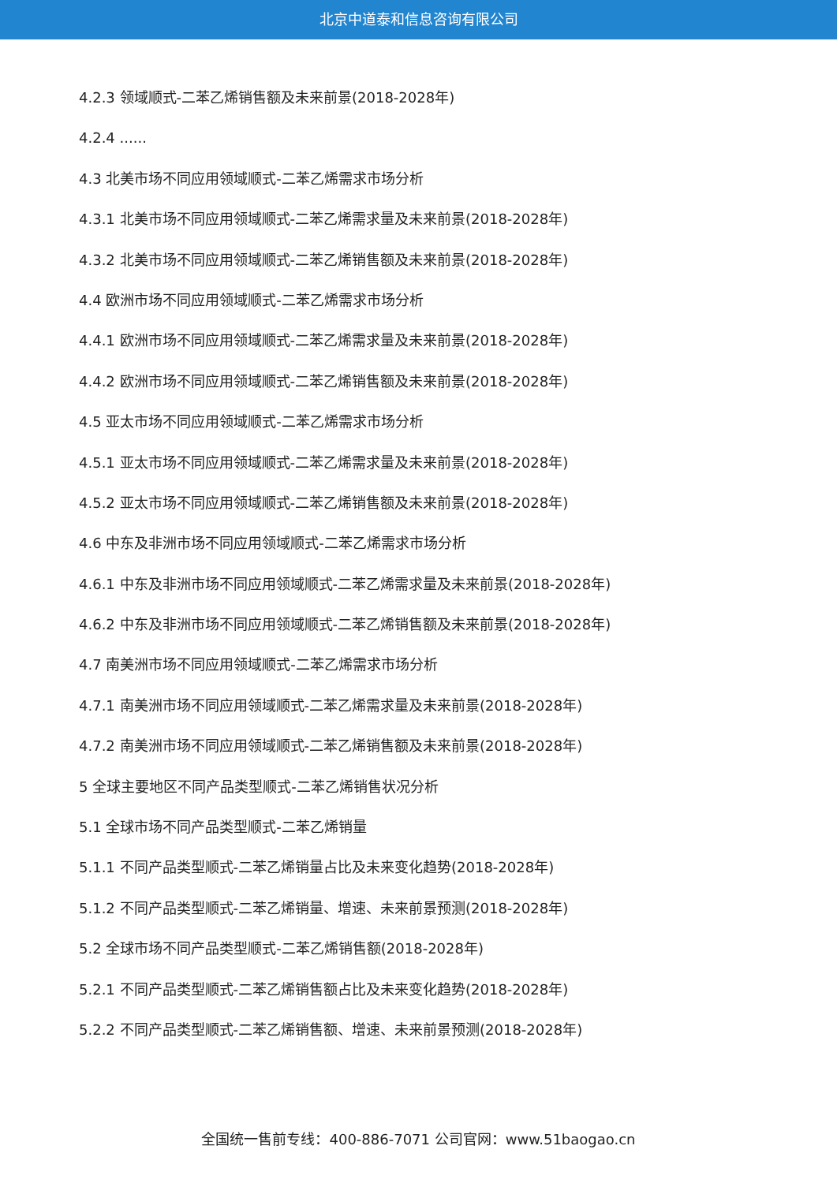北京中道泰和信息咨询有限公司
4.2.3 领域顺式-二苯乙烯销售额及未来前景(2018-2028年)
4.2.4 ......
4.3 北美市场不同应用领域顺式-二苯乙烯需求市场分析
4.3.1 北美市场不同应用领域顺式-二苯乙烯需求量及未来前景(2018-2028年)
4.3.2 北美市场不同应用领域顺式-二苯乙烯销售额及未来前景(2018-2028年)
4.4 欧洲市场不同应用领域顺式-二苯乙烯需求市场分析
4.4.1 欧洲市场不同应用领域顺式-二苯乙烯需求量及未来前景(2018-2028年)
4.4.2 欧洲市场不同应用领域顺式-二苯乙烯销售额及未来前景(2018-2028年)
4.5 亚太市场不同应用领域顺式-二苯乙烯需求市场分析
4.5.1 亚太市场不同应用领域顺式-二苯乙烯需求量及未来前景(2018-2028年)
4.5.2 亚太市场不同应用领域顺式-二苯乙烯销售额及未来前景(2018-2028年)
4.6 中东及非洲市场不同应用领域顺式-二苯乙烯需求市场分析
4.6.1 中东及非洲市场不同应用领域顺式-二苯乙烯需求量及未来前景(2018-2028年)
4.6.2 中东及非洲市场不同应用领域顺式-二苯乙烯销售额及未来前景(2018-2028年)
4.7 南美洲市场不同应用领域顺式-二苯乙烯需求市场分析
4.7.1 南美洲市场不同应用领域顺式-二苯乙烯需求量及未来前景(2018-2028年)
4.7.2 南美洲市场不同应用领域顺式-二苯乙烯销售额及未来前景(2018-2028年)
5 全球主要地区不同产品类型顺式-二苯乙烯销售状况分析
5.1 全球市场不同产品类型顺式-二苯乙烯销量
5.1.1 不同产品类型顺式-二苯乙烯销量占比及未来变化趋势(2018-2028年)
5.1.2 不同产品类型顺式-二苯乙烯销量、增速、未来前景预测(2018-2028年)
5.2 全球市场不同产品类型顺式-二苯乙烯销售额(2018-2028年)
5.2.1 不同产品类型顺式-二苯乙烯销售额占比及未来变化趋势(2018-2028年)
5.2.2 不同产品类型顺式-二苯乙烯销售额、增速、未来前景预测(2018-2028年)
全国统一售前专线：400-886-7071 公司官网：www.51baogao.cn